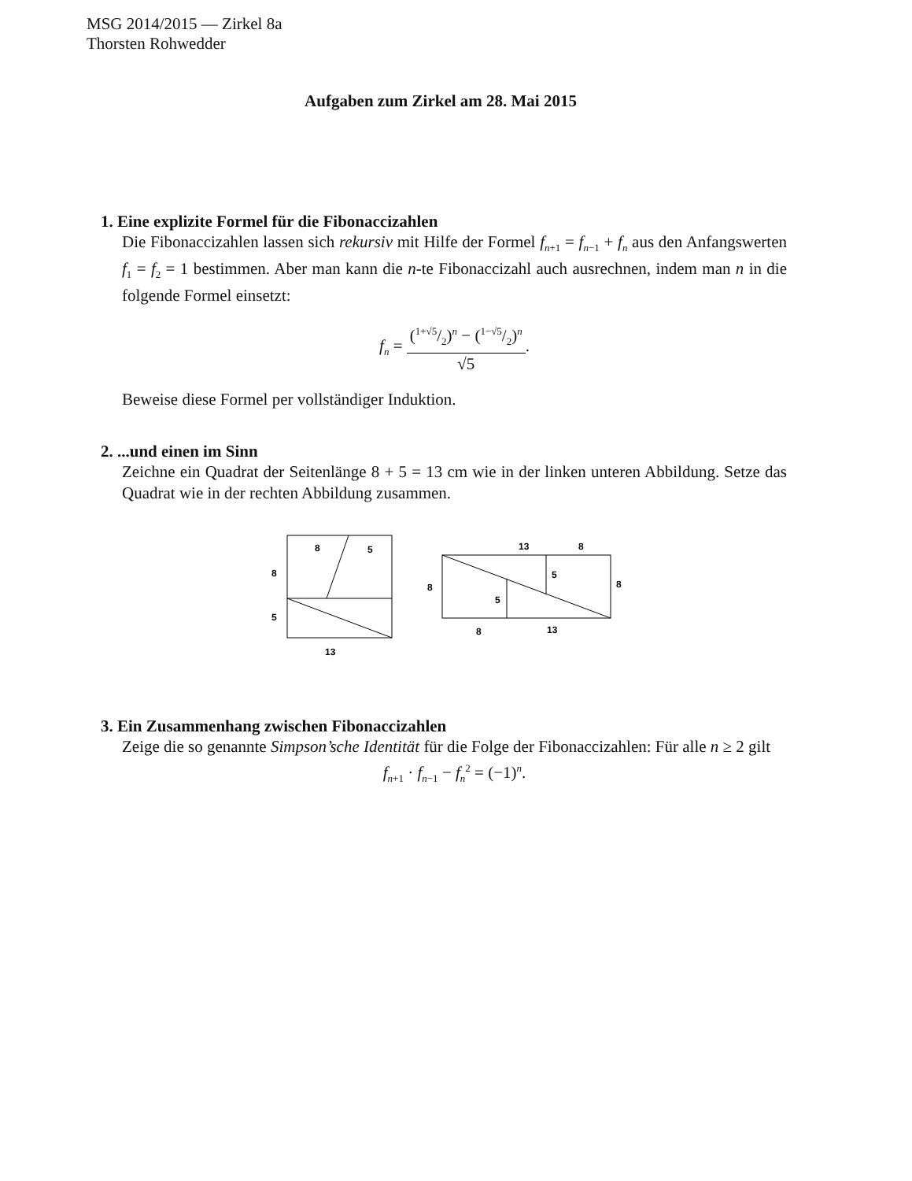MSG 2014/2015 — Zirkel 8a
Thorsten Rohwedder
Aufgaben zum Zirkel am 28. Mai 2015
1. Eine explizite Formel für die Fibonaccizahlen
Die Fibonaccizahlen lassen sich rekursiv mit Hilfe der Formel f<sub>n+1</sub> = f<sub>n−1</sub> + f<sub>n</sub> aus den Anfangswerten f<sub>1</sub> = f<sub>2</sub> = 1 bestimmen. Aber man kann die n-te Fibonaccizahl auch ausrechnen, indem man n in die folgende Formel einsetzt:
f<sub>n</sub> = (1+√5/2)<sup>n</sup> − (1−√5/2)<sup>n</sup> √5.
Beweise diese Formel per vollständiger Induktion.
2. ...und einen im Sinn
Zeichne ein Quadrat der Seitenlänge 8 + 5 = 13 cm wie in der linken unteren Abbildung. Setze das Quadrat wie in der rechten Abbildung zusammen.
8
5
8
5
13
13
8
8
8
5
5
8
13
3. Ein Zusammenhang zwischen Fibonaccizahlen
Zeige die so genannte Simpson’sche Identität für die Folge der Fibonaccizahlen: Für alle n ≥ 2 gilt
f<sub>n+1</sub> · f<sub>n−1</sub> − f<sub>n</sub><sup>2</sup> = (−1)<sup>n</sup>.